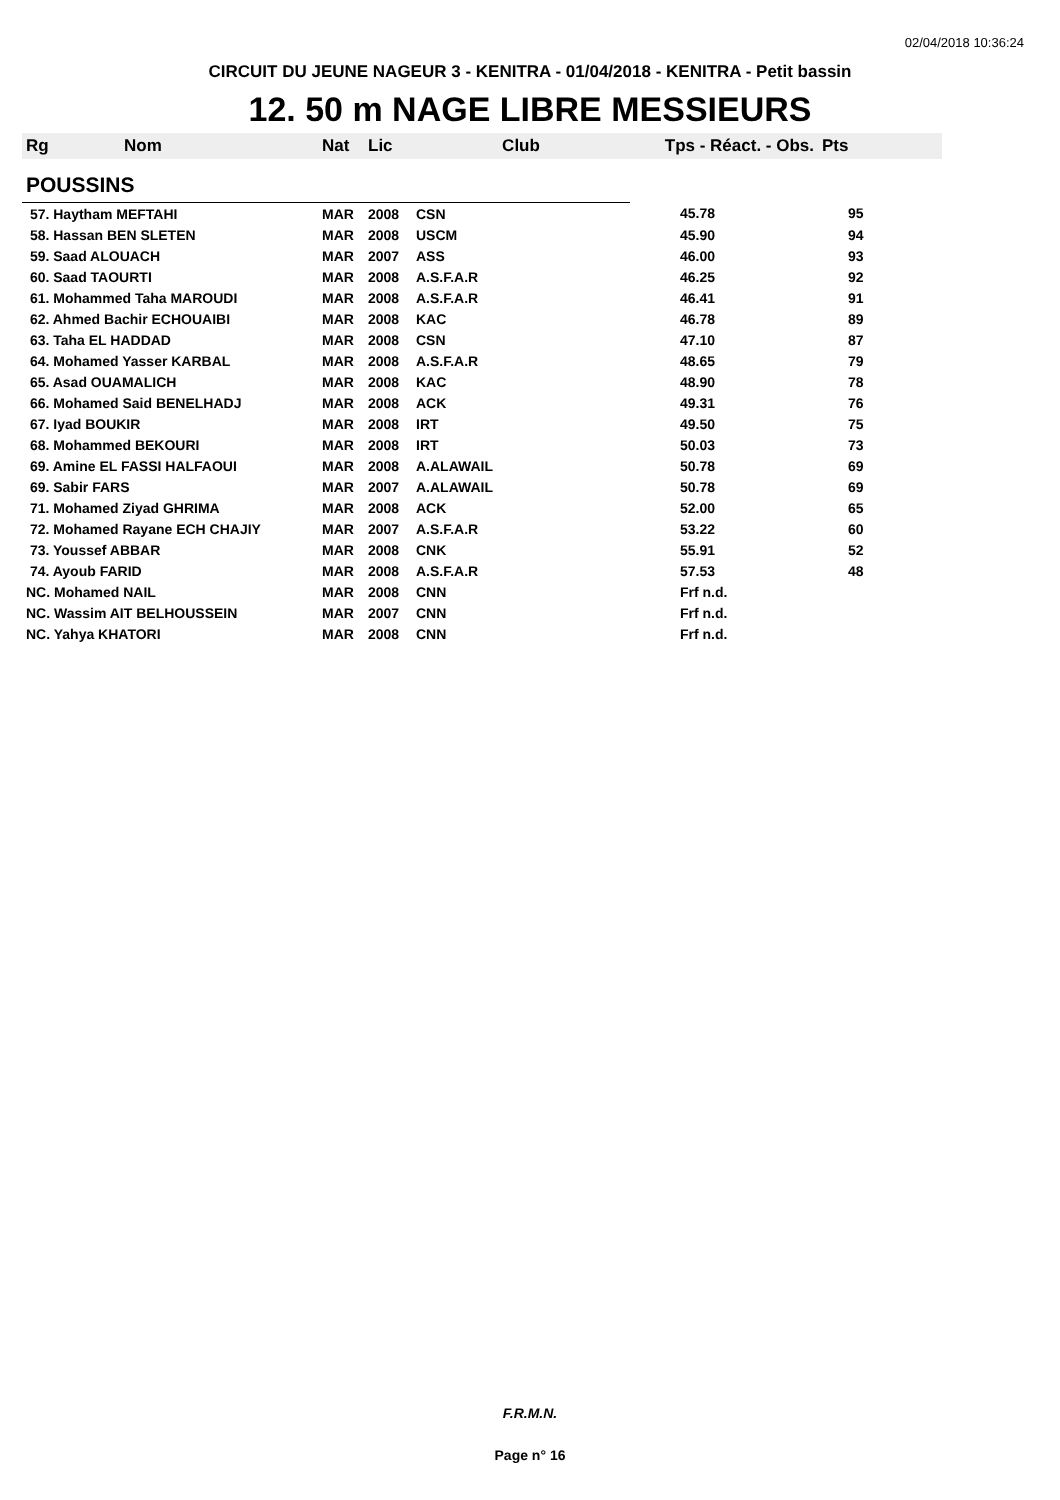02/04/2018 10:36:24
CIRCUIT DU JEUNE NAGEUR 3 - KENITRA - 01/04/2018 - KENITRA - Petit bassin
12. 50 m NAGE LIBRE MESSIEURS
| Rg | Nom | Nat | Lic | Club | Tps - Réact. - Obs. | Pts |
| --- | --- | --- | --- | --- | --- | --- |
| POUSSINS | | | | | | |
| 57. Haytham MEFTAHI | | MAR | 2008 | CSN | 45.78 | 95 |
| 58. Hassan BEN SLETEN | | MAR | 2008 | USCM | 45.90 | 94 |
| 59. Saad ALOUACH | | MAR | 2007 | ASS | 46.00 | 93 |
| 60. Saad TAOURTI | | MAR | 2008 | A.S.F.A.R | 46.25 | 92 |
| 61. Mohammed Taha MAROUDI | | MAR | 2008 | A.S.F.A.R | 46.41 | 91 |
| 62. Ahmed Bachir ECHOUAIBI | | MAR | 2008 | KAC | 46.78 | 89 |
| 63. Taha EL HADDAD | | MAR | 2008 | CSN | 47.10 | 87 |
| 64. Mohamed Yasser KARBAL | | MAR | 2008 | A.S.F.A.R | 48.65 | 79 |
| 65. Asad OUAMALICH | | MAR | 2008 | KAC | 48.90 | 78 |
| 66. Mohamed Said BENELHADJ | | MAR | 2008 | ACK | 49.31 | 76 |
| 67. Iyad BOUKIR | | MAR | 2008 | IRT | 49.50 | 75 |
| 68. Mohammed BEKOURI | | MAR | 2008 | IRT | 50.03 | 73 |
| 69. Amine EL FASSI HALFAOUI | | MAR | 2008 | A.ALAWAIL | 50.78 | 69 |
| 69. Sabir FARS | | MAR | 2007 | A.ALAWAIL | 50.78 | 69 |
| 71. Mohamed Ziyad GHRIMA | | MAR | 2008 | ACK | 52.00 | 65 |
| 72. Mohamed Rayane ECH CHAJIY | | MAR | 2007 | A.S.F.A.R | 53.22 | 60 |
| 73. Youssef ABBAR | | MAR | 2008 | CNK | 55.91 | 52 |
| 74. Ayoub FARID | | MAR | 2008 | A.S.F.A.R | 57.53 | 48 |
| NC. Mohamed NAIL | | MAR | 2008 | CNN | Frf n.d. | |
| NC. Wassim AIT BELHOUSSEIN | | MAR | 2007 | CNN | Frf n.d. | |
| NC. Yahya KHATORI | | MAR | 2008 | CNN | Frf n.d. | |
F.R.M.N.
Page n° 16